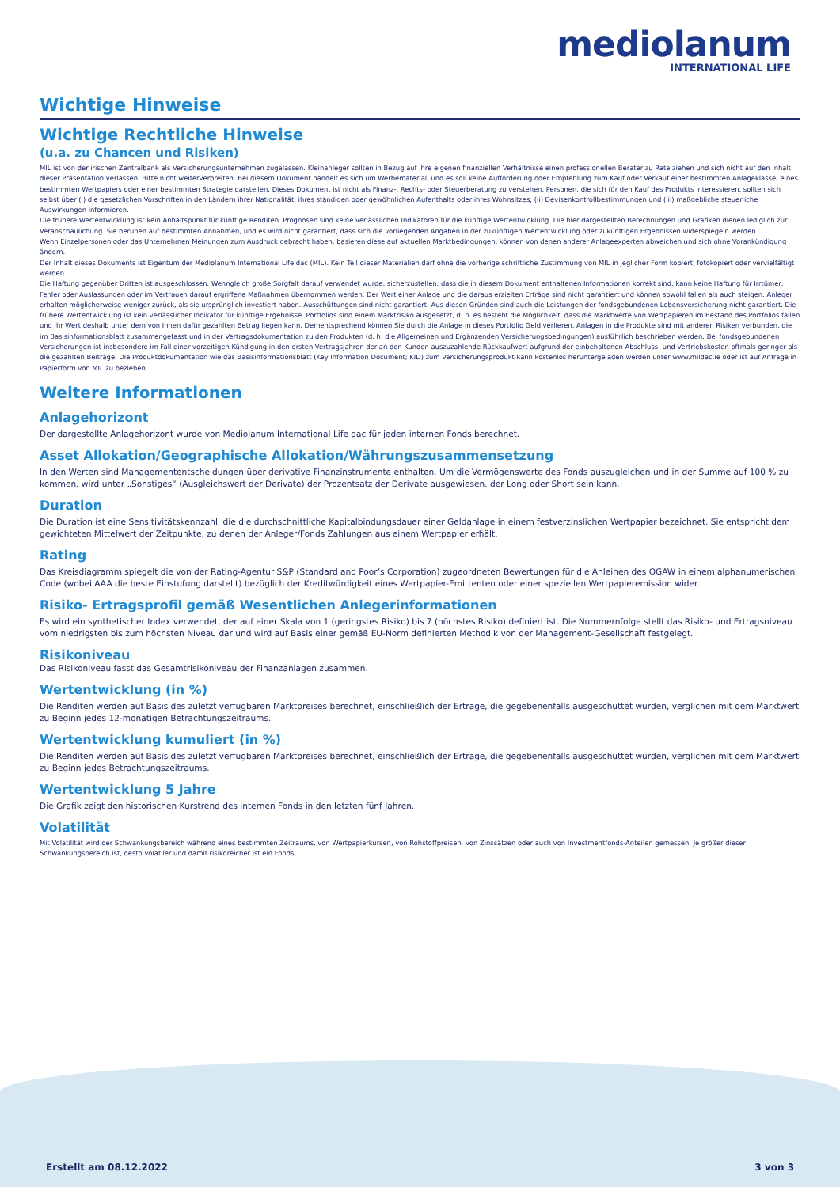mediolanum
INTERNATIONAL LIFE
Wichtige Hinweise
Wichtige Rechtliche Hinweise
(u.a. zu Chancen und Risiken)
MIL ist von der irischen Zentralbank als Versicherungsunternehmen zugelassen. Kleinanleger sollten in Bezug auf ihre eigenen finanziellen Verhältnisse einen professionellen Berater zu Rate ziehen und sich nicht auf den Inhalt dieser Präsentation verlassen. Bitte nicht weiterverbreiten. Bei diesem Dokument handelt es sich um Werbematerial, und es soll keine Aufforderung oder Empfehlung zum Kauf oder Verkauf einer bestimmten Anlageklasse, eines bestimmten Wertpapiers oder einer bestimmten Strategie darstellen. Dieses Dokument ist nicht als Finanz-, Rechts- oder Steuerberatung zu verstehen. Personen, die sich für den Kauf des Produkts interessieren, sollten sich selbst über (i) die gesetzlichen Vorschriften in den Ländern ihrer Nationalität, ihres ständigen oder gewöhnlichen Aufenthalts oder ihres Wohnsitzes; (ii) Devisenkontrollbestimmungen und (iii) maßgebliche steuerliche Auswirkungen informieren.
Die frühere Wertentwicklung ist kein Anhaltspunkt für künftige Renditen. Prognosen sind keine verlässlichen Indikatoren für die künftige Wertentwicklung. Die hier dargestellten Berechnungen und Grafiken dienen lediglich zur Veranschaulichung. Sie beruhen auf bestimmten Annahmen, und es wird nicht garantiert, dass sich die vorliegenden Angaben in der zukünftigen Wertentwicklung oder zukünftigen Ergebnissen widerspiegeln werden.
Wenn Einzelpersonen oder das Unternehmen Meinungen zum Ausdruck gebracht haben, basieren diese auf aktuellen Marktbedingungen, können von denen anderer Anlageexperten abweichen und sich ohne Vorankündigung ändern.
Der Inhalt dieses Dokuments ist Eigentum der Mediolanum International Life dac (MIL). Kein Teil dieser Materialien darf ohne die vorherige schriftliche Zustimmung von MIL in jeglicher Form kopiert, fotokopiert oder vervielfältigt werden.
Die Haftung gegenüber Dritten ist ausgeschlossen. Wenngleich große Sorgfalt darauf verwendet wurde, sicherzustellen, dass die in diesem Dokument enthaltenen Informationen korrekt sind, kann keine Haftung für Irrtümer, Fehler oder Auslassungen oder im Vertrauen darauf ergriffene Maßnahmen übernommen werden. Der Wert einer Anlage und die daraus erzielten Erträge sind nicht garantiert und können sowohl fallen als auch steigen. Anleger erhalten möglicherweise weniger zurück, als sie ursprünglich investiert haben. Ausschüttungen sind nicht garantiert. Aus diesen Gründen sind auch die Leistungen der fondsgebundenen Lebensversicherung nicht garantiert. Die frühere Wertentwicklung ist kein verlässlicher Indikator für künftige Ergebnisse. Portfolios sind einem Marktrisiko ausgesetzt, d. h. es besteht die Möglichkeit, dass die Marktwerte von Wertpapieren im Bestand des Portfolios fallen und ihr Wert deshalb unter dem von Ihnen dafür gezahlten Betrag liegen kann. Dementsprechend können Sie durch die Anlage in dieses Portfolio Geld verlieren. Anlagen in die Produkte sind mit anderen Risiken verbunden, die im Basisinformationsblatt zusammengefasst und in der Vertragsdokumentation zu den Produkten (d. h. die Allgemeinen und Ergänzenden Versicherungsbedingungen) ausführlich beschrieben werden. Bei fondsgebundenen Versicherungen ist insbesondere im Fall einer vorzeitigen Kündigung in den ersten Vertragsjahren der an den Kunden auszuzahlende Rückkaufwert aufgrund der einbehaltenen Abschluss- und Vertriebskosten oftmals geringer als die gezahlten Beiträge. Die Produktdokumentation wie das Basisinformationsblatt (Key Information Document; KID) zum Versicherungsprodukt kann kostenlos heruntergeladen werden unter www.mildac.ie oder ist auf Anfrage in Papierform von MIL zu beziehen.
Weitere Informationen
Anlagehorizont
Der dargestellte Anlagehorizont wurde von Mediolanum International Life dac für jeden internen Fonds berechnet.
Asset Allokation/Geographische Allokation/Währungszusammensetzung
In den Werten sind Managemententscheidungen über derivative Finanzinstrumente enthalten. Um die Vermögenswerte des Fonds auszugleichen und in der Summe auf 100 % zu kommen, wird unter „Sonstiges“ (Ausgleichswert der Derivate) der Prozentsatz der Derivate ausgewiesen, der Long oder Short sein kann.
Duration
Die Duration ist eine Sensitivitätskennzahl, die die durchschnittliche Kapitalbindungsdauer einer Geldanlage in einem festverzinslichen Wertpapier bezeichnet. Sie entspricht dem gewichteten Mittelwert der Zeitpunkte, zu denen der Anleger/Fonds Zahlungen aus einem Wertpapier erhält.
Rating
Das Kreisdiagramm spiegelt die von der Rating-Agentur S&P (Standard and Poor’s Corporation) zugeordneten Bewertungen für die Anleihen des OGAW in einem alphanumerischen Code (wobei AAA die beste Einstufung darstellt) bezüglich der Kreditwürdigkeit eines Wertpapier-Emittenten oder einer speziellen Wertpapieremission wider.
Risiko- Ertragsprofil gemäß Wesentlichen Anlegerinformationen
Es wird ein synthetischer Index verwendet, der auf einer Skala von 1 (geringstes Risiko) bis 7 (höchstes Risiko) definiert ist. Die Nummernfolge stellt das Risiko- und Ertragsniveau vom niedrigsten bis zum höchsten Niveau dar und wird auf Basis einer gemäß EU-Norm definierten Methodik von der Management-Gesellschaft festgelegt.
Risikoniveau
Das Risikoniveau fasst das Gesamtrisikoniveau der Finanzanlagen zusammen.
Wertentwicklung (in %)
Die Renditen werden auf Basis des zuletzt verfügbaren Marktpreises berechnet, einschließlich der Erträge, die gegebenenfalls ausgeschüttet wurden, verglichen mit dem Marktwert zu Beginn jedes 12-monatigen Betrachtungszeitraums.
Wertentwicklung kumuliert (in %)
Die Renditen werden auf Basis des zuletzt verfügbaren Marktpreises berechnet, einschließlich der Erträge, die gegebenenfalls ausgeschüttet wurden, verglichen mit dem Marktwert zu Beginn jedes Betrachtungszeitraums.
Wertentwicklung 5 Jahre
Die Grafik zeigt den historischen Kurstrend des internen Fonds in den letzten fünf Jahren.
Volatilität
Mit Volatilität wird der Schwankungsbereich während eines bestimmten Zeitraums, von Wertpapierkursen, von Rohstoffpreisen, von Zinssätzen oder auch von Investmentfonds-Anteilen gemessen. Je größer dieser Schwankungsbereich ist, desto volatiler und damit risikoreicher ist ein Fonds.
Erstellt am 08.12.2022 3 von 3